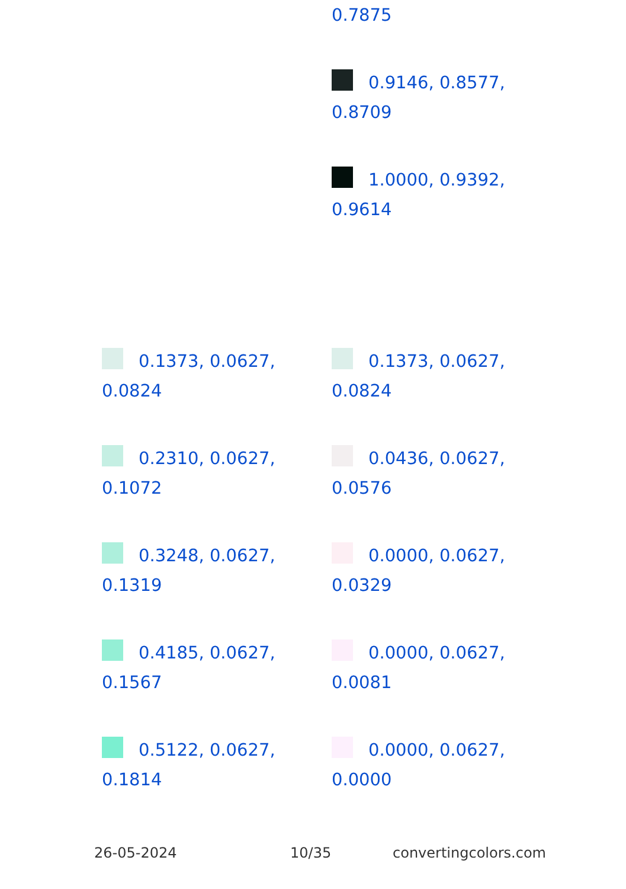0.7875
0.9146, 0.8577, 0.8709
1.0000, 0.9392, 0.9614
0.1373, 0.0627, 0.0824
0.1373, 0.0627, 0.0824
0.2310, 0.0627, 0.1072
0.0436, 0.0627, 0.0576
0.3248, 0.0627, 0.1319
0.0000, 0.0627, 0.0329
0.4185, 0.0627, 0.1567
0.0000, 0.0627, 0.0081
0.5122, 0.0627, 0.1814
0.0000, 0.0627, 0.0000
26-05-2024 10/35 convertingcolors.com